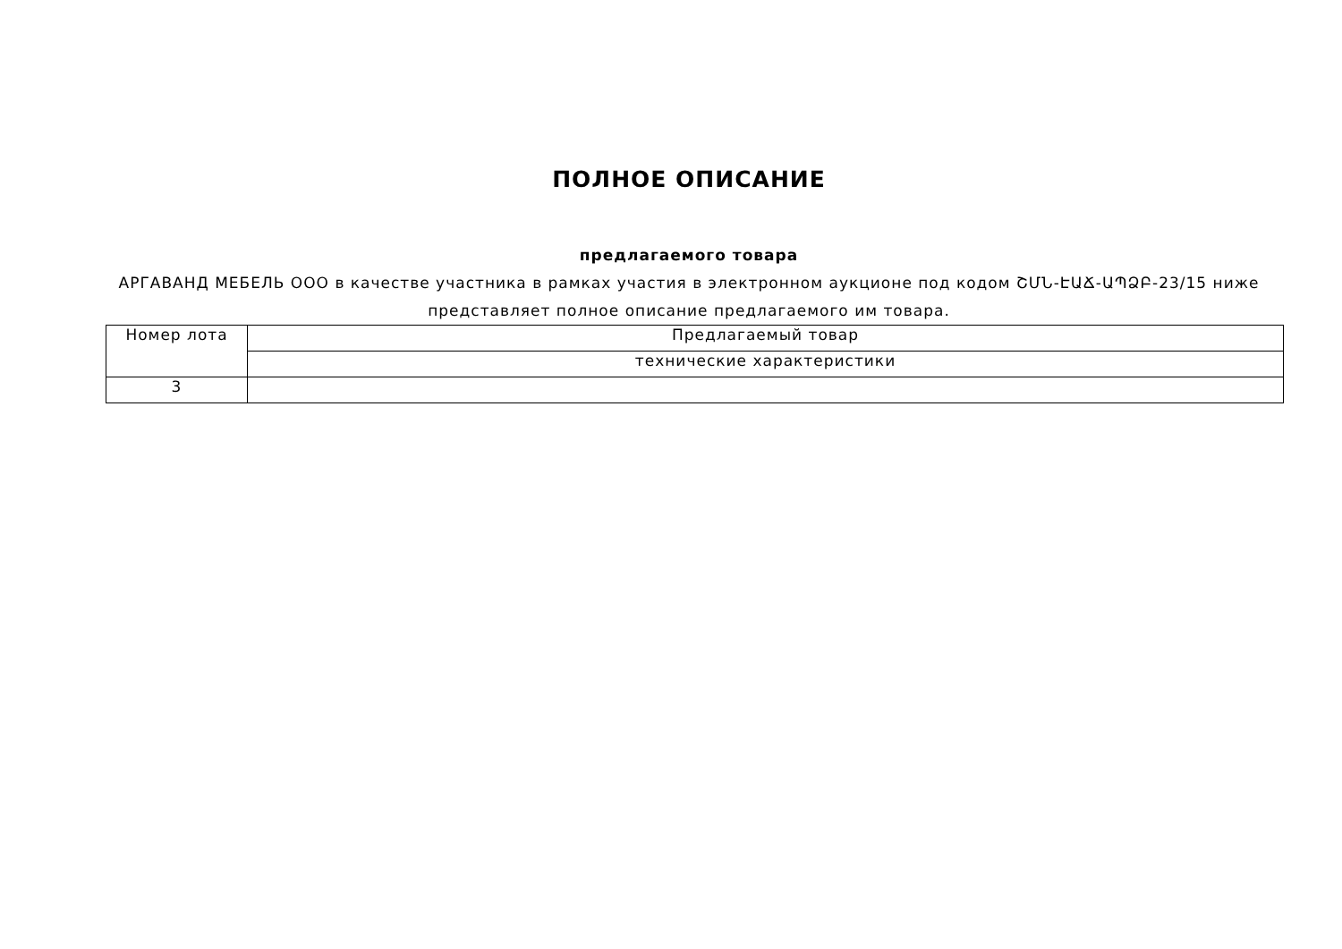ПОЛНОЕ ОПИСАНИЕ
предлагаемого товара
АРГАВАНД МЕБЕЛЬ ООО в качестве участника в рамках участия в электронном аукционе под кодом ՇՄՆ-ԷԱՃ-ԱՊՁԲ-23/15 ниже представляет полное описание предлагаемого им товара.
| Номер лота | Предлагаемый товар |
| | технические характеристики |
| 3 | |